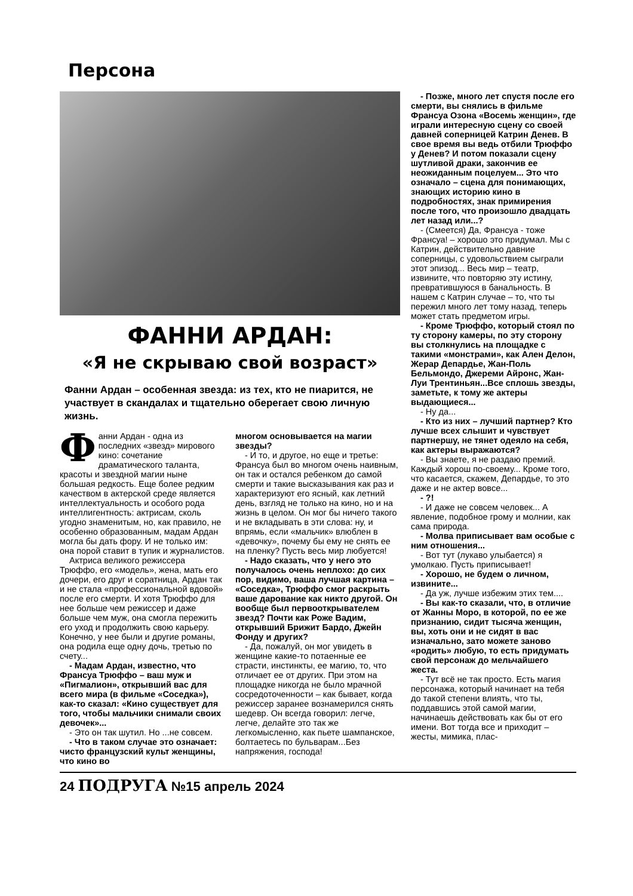Персона
ФАННИ АРДАН:
«Я не скрываю свой возраст»
Фанни Ардан – особенная звезда: из тех, кто не пиарится, не участвует в скандалах и тщательно оберегает свою личную жизнь.
Фанни Ардан - одна из последних «звезд» мирового кино: сочетание драматического таланта, красоты и звездной магии ныне большая редкость. Еще более редким качеством в актерской среде является интеллектуальность и особого рода интеллигентность: актрисам, сколь угодно знаменитым, но, как правило, не особенно образованным, мадам Ардан могла бы дать фору. И не только им: она порой ставит в тупик и журналистов.
Актриса великого режиссера Трюффо, его «модель», жена, мать его дочери, его друг и соратница, Ардан так и не стала «профессиональной вдовой» после его смерти. И хотя Трюффо для нее больше чем режиссер и даже больше чем муж, она смогла пережить его уход и продолжить свою карьеру. Конечно, у нее были и другие романы, она родила еще одну дочь, третью по счету...
- Мадам Ардан, известно, что Франсуа Трюффо – ваш муж и «Пигмалион», открывший вас для всего мира (в фильме «Соседка»), как-то сказал: «Кино существует для того, чтобы мальчики снимали своих девочек»...
- Это он так шутил. Но ...не совсем.
- Что в таком случае это означает: чисто французский культ женщины, что кино во
многом основывается на магии звезды?
- И то, и другое, но еще и третье: Франсуа был во многом очень наивным, он так и остался ребенком до самой смерти и такие высказывания как раз и характеризуют его ясный, как летний день, взгляд не только на кино, но и на жизнь в целом. Он мог бы ничего такого и не вкладывать в эти слова: ну, и впрямь, если «мальчик» влюблен в «девочку», почему бы ему не снять ее на пленку? Пусть весь мир любуется!
- Надо сказать, что у него это получалось очень неплохо: до сих пор, видимо, ваша лучшая картина – «Соседка», Трюффо смог раскрыть ваше дарование как никто другой. Он вообще был первооткрывателем звезд? Почти как Роже Вадим, открывший Брижит Бардо, Джейн Фонду и других?
- Да, пожалуй, он мог увидеть в женщине какие-то потаенные ее страсти, инстинкты, ее магию, то, что отличает ее от других. При этом на площадке никогда не было мрачной сосредоточенности – как бывает, когда режиссер заранее вознамерился снять шедевр. Он всегда говорил: легче, легче, делайте это так же легкомысленно, как пьете шампанское, болтаетесь по бульварам...Без напряжения, господа!
- Позже, много лет спустя после его смерти, вы снялись в фильме Франсуа Озона «Восемь женщин», где играли интересную сцену со своей давней соперницей Катрин Денев. В свое время вы ведь отбили Трюффо у Денев? И потом показали сцену шутливой драки, закончив ее неожиданным поцелуем... Это что означало – сцена для понимающих, знающих историю кино в подробностях, знак примирения после того, что произошло двадцать лет назад или...?
- (Смеется) Да, Франсуа - тоже Франсуа! – хорошо это придумал. Мы с Катрин, действительно давние соперницы, с удовольствием сыграли этот эпизод... Весь мир – театр, извините, что повторяю эту истину, превратившуюся в банальность. В нашем с Катрин случае – то, что ты пережил много лет тому назад, теперь может стать предметом игры.
- Кроме Трюффо, который стоял по ту сторону камеры, по эту сторону вы столкнулись на площадке с такими «монстрами», как Ален Делон, Жерар Депардье, Жан-Поль Бельмондо, Джереми Айронс, Жан-Луи Трентиньян...Все сплошь звезды, заметьте, к тому же актеры выдающиеся...
- Ну да...
- Кто из них – лучший партнер? Кто лучше всех слышит и чувствует партнершу, не тянет одеяло на себя, как актеры выражаются?
- Вы знаете, я не раздаю премий. Каждый хорош по-своему... Кроме того, что касается, скажем, Депардье, то это даже и не актер вовсе...
- ?!
- И даже не совсем человек... А явление, подобное грому и молнии, как сама природа.
- Молва приписывает вам особые с ним отношения...
- Вот тут (лукаво улыбается) я умолкаю. Пусть приписывает!
- Хорошо, не будем о личном, извините...
- Да уж, лучше избежим этих тем....
- Вы как-то сказали, что, в отличие от Жанны Моро, в которой, по ее же признанию, сидит тысяча женщин, вы, хоть они и не сидят в вас изначально, зато можете заново «родить» любую, то есть придумать свой персонаж до мельчайшего жеста.
- Тут всё не так просто. Есть магия персонажа, который начинает на тебя до такой степени влиять, что ты, поддавшись этой самой магии, начинаешь действовать как бы от его имени. Вот тогда все и приходит – жесты, мимика, плас-
24 ПОДРУГА №15 апрель 2024